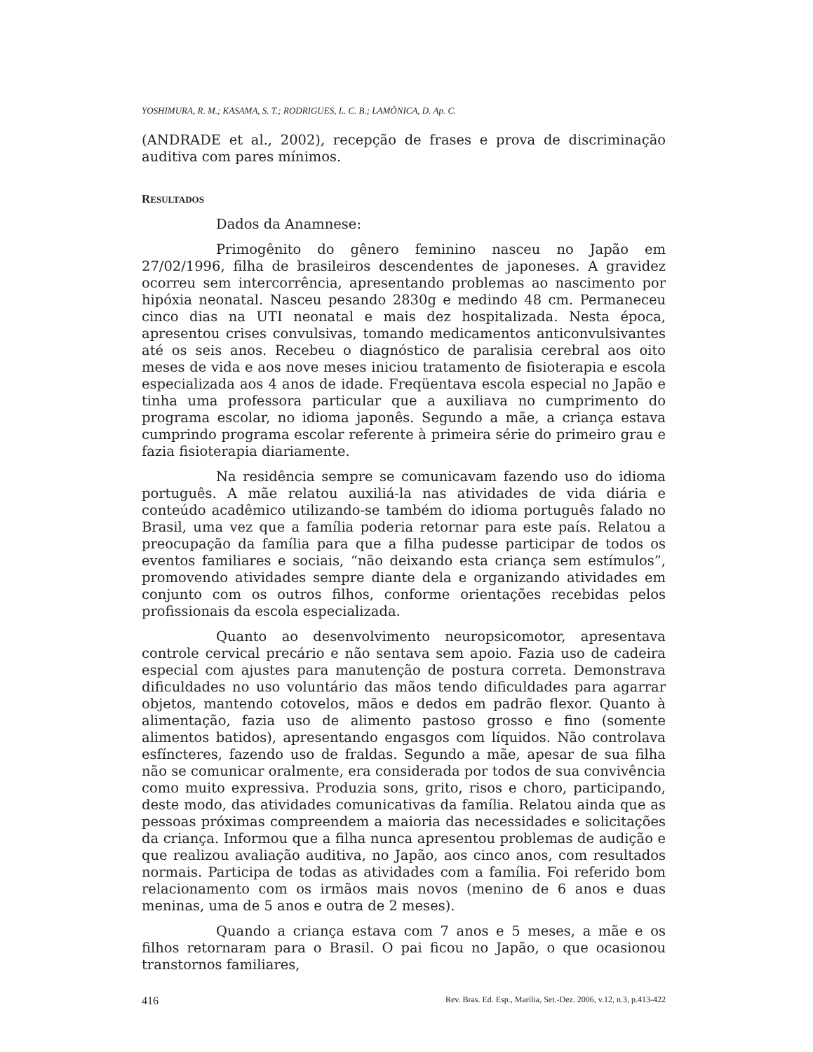YOSHIMURA, R. M.; KASAMA, S. T.; RODRIGUES, L. C. B.; LAMÔNICA, D. Ap. C.
(ANDRADE et al., 2002), recepção de frases e prova de discriminação auditiva com pares mínimos.
RESULTADOS
Dados da Anamnese:
Primogênito do gênero feminino nasceu no Japão em 27/02/1996, filha de brasileiros descendentes de japoneses. A gravidez ocorreu sem intercorrência, apresentando problemas ao nascimento por hipóxia neonatal. Nasceu pesando 2830g e medindo 48 cm. Permaneceu cinco dias na UTI neonatal e mais dez hospitalizada. Nesta época, apresentou crises convulsivas, tomando medicamentos anticonvulsivantes até os seis anos. Recebeu o diagnóstico de paralisia cerebral aos oito meses de vida e aos nove meses iniciou tratamento de fisioterapia e escola especializada aos 4 anos de idade. Freqüentava escola especial no Japão e tinha uma professora particular que a auxiliava no cumprimento do programa escolar, no idioma japonês. Segundo a mãe, a criança estava cumprindo programa escolar referente à primeira série do primeiro grau e fazia fisioterapia diariamente.
Na residência sempre se comunicavam fazendo uso do idioma português. A mãe relatou auxiliá-la nas atividades de vida diária e conteúdo acadêmico utilizando-se também do idioma português falado no Brasil, uma vez que a família poderia retornar para este país. Relatou a preocupação da família para que a filha pudesse participar de todos os eventos familiares e sociais, “não deixando esta criança sem estímulos”, promovendo atividades sempre diante dela e organizando atividades em conjunto com os outros filhos, conforme orientações recebidas pelos profissionais da escola especializada.
Quanto ao desenvolvimento neuropsicomotor, apresentava controle cervical precário e não sentava sem apoio. Fazia uso de cadeira especial com ajustes para manutenção de postura correta. Demonstrava dificuldades no uso voluntário das mãos tendo dificuldades para agarrar objetos, mantendo cotovelos, mãos e dedos em padrão flexor. Quanto à alimentação, fazia uso de alimento pastoso grosso e fino (somente alimentos batidos), apresentando engasgos com líquidos. Não controlava esfíncteres, fazendo uso de fraldas. Segundo a mãe, apesar de sua filha não se comunicar oralmente, era considerada por todos de sua convivência como muito expressiva. Produzia sons, grito, risos e choro, participando, deste modo, das atividades comunicativas da família. Relatou ainda que as pessoas próximas compreendem a maioria das necessidades e solicitações da criança. Informou que a filha nunca apresentou problemas de audição e que realizou avaliação auditiva, no Japão, aos cinco anos, com resultados normais. Participa de todas as atividades com a família. Foi referido bom relacionamento com os irmãos mais novos (menino de 6 anos e duas meninas, uma de 5 anos e outra de 2 meses).
Quando a criança estava com 7 anos e 5 meses, a mãe e os filhos retornaram para o Brasil. O pai ficou no Japão, o que ocasionou transtornos familiares,
416 Rev. Bras. Ed. Esp., Marília, Set.-Dez. 2006, v.12, n.3, p.413-422